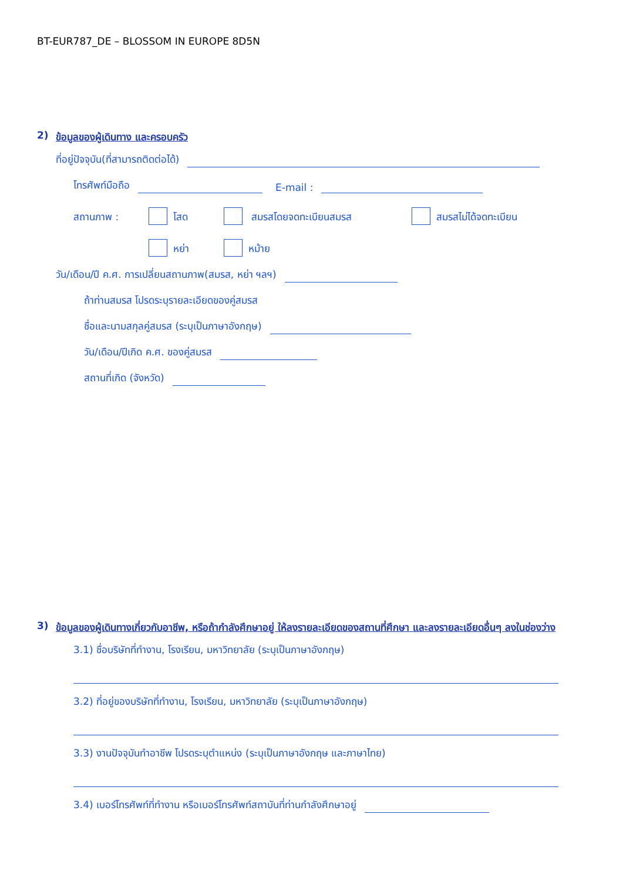BT-EUR787_DE – BLOSSOM IN EUROPE 8D5N
2) ข้อมูลของผู้เดินทาง และครอบครัว
ที่อยู่ปัจจุบัน(ที่สามารถติดต่อได้)
โทรศัพท์มือถือ E-mail :
สถานภาพ : โสด สมรสโดยจดทะเบียนสมรส สมรสไม่ได้จดทะเบียน
หย่า หม้าย
วัน/เดือน/ปี ค.ศ. การเปลี่ยนสถานภาพ(สมรส, หย่า ฯลฯ)
ถ้าท่านสมรส โปรดระบุรายละเอียดของคู่สมรส
ชื่อและนามสกุลคู่สมรส (ระบุเป็นภาษาอังกฤษ)
วัน/เดือน/ปีเกิด ค.ศ. ของคู่สมรส
สถานที่เกิด (จังหวัด)
3) ข้อมูลของผู้เดินทางเกี่ยวกับอาชีพ, หรือถ้ากำลังศึกษาอยู่ ให้ลงรายละเอียดของสถานที่ศึกษา และลงรายละเอียดอื่นๆ ลงในช่องว่าง
3.1) ชื่อบริษัทที่ทำงาน, โรงเรียน, มหาวิทยาลัย (ระบุเป็นภาษาอังกฤษ)
3.2) ที่อยู่ของบริษัทที่ทำงาน, โรงเรียน, มหาวิทยาลัย (ระบุเป็นภาษาอังกฤษ)
3.3) งานปัจจุบันทำอาชีพ โปรดระบุตำแหน่ง (ระบุเป็นภาษาอังกฤษ และภาษาไทย)
3.4) เบอร์โทรศัพท์ที่ทำงาน หรือเบอร์โทรศัพท์สถาบันที่ท่านกำลังศึกษาอยู่